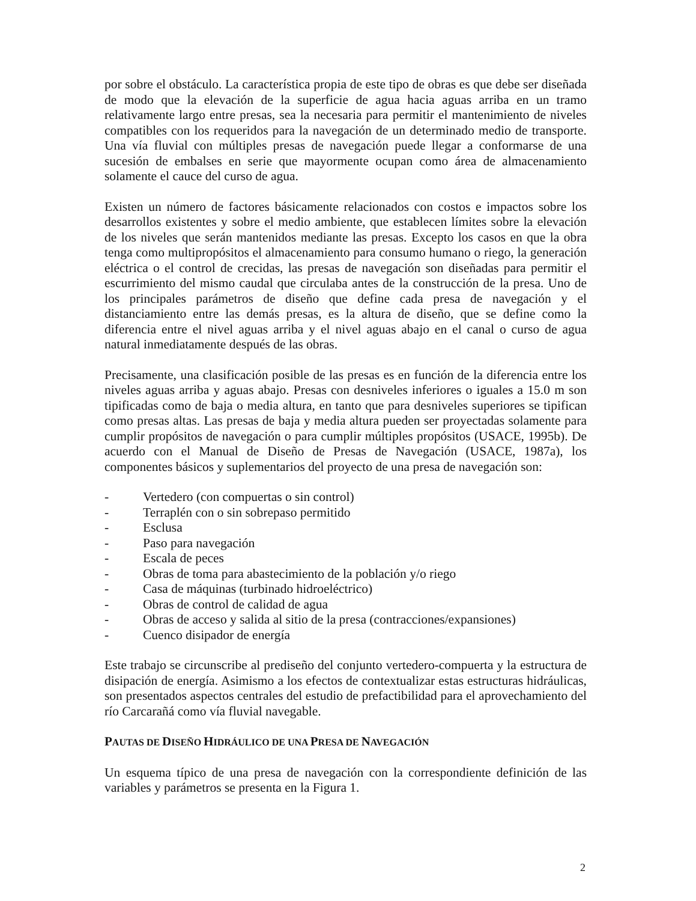por sobre el obstáculo. La característica propia de este tipo de obras es que debe ser diseñada de modo que la elevación de la superficie de agua hacia aguas arriba en un tramo relativamente largo entre presas, sea la necesaria para permitir el mantenimiento de niveles compatibles con los requeridos para la navegación de un determinado medio de transporte. Una vía fluvial con múltiples presas de navegación puede llegar a conformarse de una sucesión de embalses en serie que mayormente ocupan como área de almacenamiento solamente el cauce del curso de agua.
Existen un número de factores básicamente relacionados con costos e impactos sobre los desarrollos existentes y sobre el medio ambiente, que establecen límites sobre la elevación de los niveles que serán mantenidos mediante las presas. Excepto los casos en que la obra tenga como multipropósitos el almacenamiento para consumo humano o riego, la generación eléctrica o el control de crecidas, las presas de navegación son diseñadas para permitir el escurrimiento del mismo caudal que circulaba antes de la construcción de la presa. Uno de los principales parámetros de diseño que define cada presa de navegación y el distanciamiento entre las demás presas, es la altura de diseño, que se define como la diferencia entre el nivel aguas arriba y el nivel aguas abajo en el canal o curso de agua natural inmediatamente después de las obras.
Precisamente, una clasificación posible de las presas es en función de la diferencia entre los niveles aguas arriba y aguas abajo. Presas con desniveles inferiores o iguales a 15.0 m son tipificadas como de baja o media altura, en tanto que para desniveles superiores se tipifican como presas altas. Las presas de baja y media altura pueden ser proyectadas solamente para cumplir propósitos de navegación o para cumplir múltiples propósitos (USACE, 1995b). De acuerdo con el Manual de Diseño de Presas de Navegación (USACE, 1987a), los componentes básicos y suplementarios del proyecto de una presa de navegación son:
- Vertedero (con compuertas o sin control)
- Terraplén con o sin sobrepaso permitido
- Esclusa
- Paso para navegación
- Escala de peces
- Obras de toma para abastecimiento de la población y/o riego
- Casa de máquinas (turbinado hidroeléctrico)
- Obras de control de calidad de agua
- Obras de acceso y salida al sitio de la presa (contracciones/expansiones)
- Cuenco disipador de energía
Este trabajo se circunscribe al prediseño del conjunto vertedero-compuerta y la estructura de disipación de energía. Asimismo a los efectos de contextualizar estas estructuras hidráulicas, son presentados aspectos centrales del estudio de prefactibilidad para el aprovechamiento del río Carcarañá como vía fluvial navegable.
PAUTAS DE DISEÑO HIDRÁULICO DE UNA PRESA DE NAVEGACIÓN
Un esquema típico de una presa de navegación con la correspondiente definición de las variables y parámetros se presenta en la Figura 1.
2